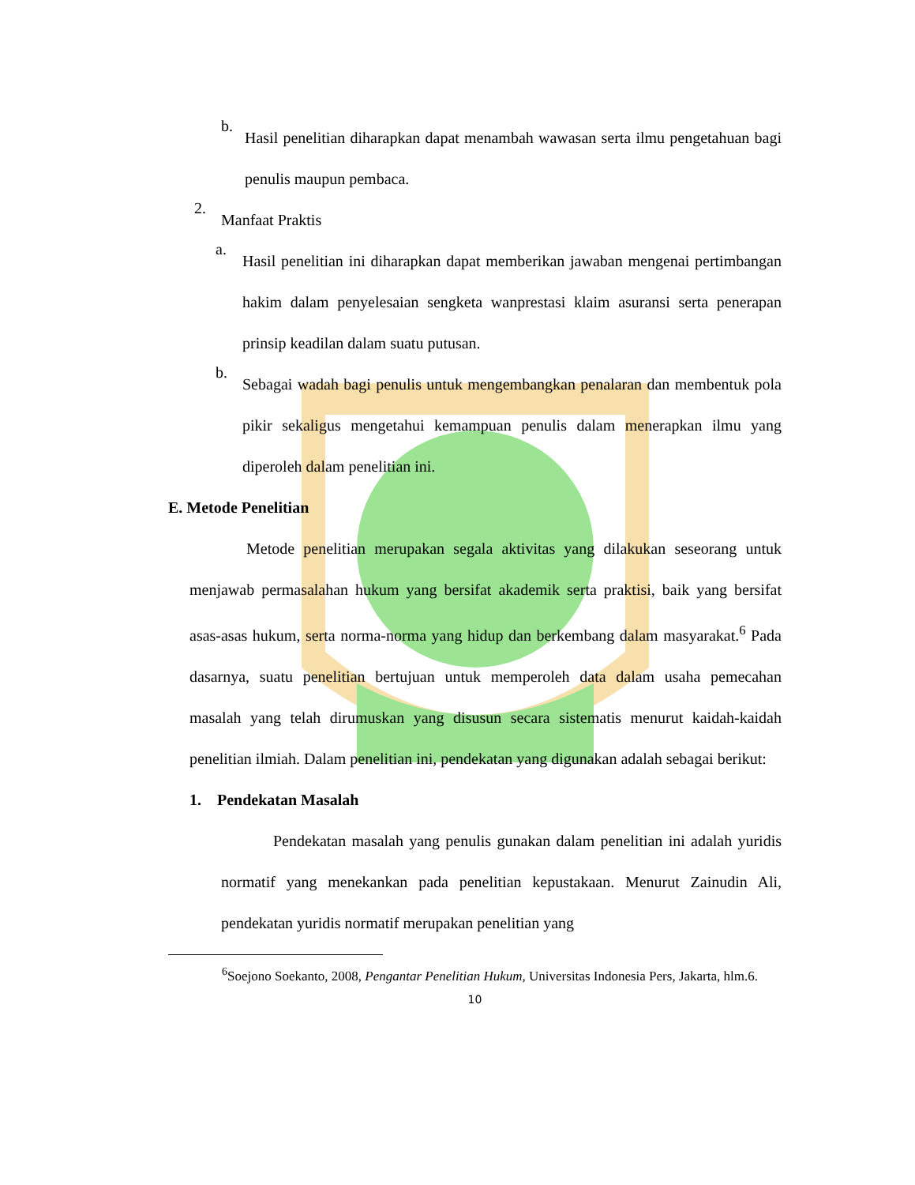b.
Hasil penelitian diharapkan dapat menambah wawasan serta ilmu pengetahuan bagi penulis maupun pembaca.
2.
Manfaat Praktis
a.
Hasil penelitian ini diharapkan dapat memberikan jawaban mengenai pertimbangan hakim dalam penyelesaian sengketa wanprestasi klaim asuransi serta penerapan prinsip keadilan dalam suatu putusan.
b.
Sebagai wadah bagi penulis untuk mengembangkan penalaran dan membentuk pola pikir sekaligus mengetahui kemampuan penulis dalam menerapkan ilmu yang diperoleh dalam penelitian ini.
E. Metode Penelitian
Metode penelitian merupakan segala aktivitas yang dilakukan seseorang untuk menjawab permasalahan hukum yang bersifat akademik serta praktisi, baik yang bersifat asas-asas hukum, serta norma-norma yang hidup dan berkembang dalam masyarakat.<sup>6</sup> Pada dasarnya, suatu penelitian bertujuan untuk memperoleh data dalam usaha pemecahan masalah yang telah dirumuskan yang disusun secara sistematis menurut kaidah-kaidah penelitian ilmiah. Dalam penelitian ini, pendekatan yang digunakan adalah sebagai berikut:
1. Pendekatan Masalah
Pendekatan masalah yang penulis gunakan dalam penelitian ini adalah yuridis normatif yang menekankan pada penelitian kepustakaan. Menurut Zainudin Ali, pendekatan yuridis normatif merupakan penelitian yang
<sup>6</sup> Soejono Soekanto, 2008, Pengantar Penelitian Hukum, Universitas Indonesia Pers, Jakarta, hlm.6.
10